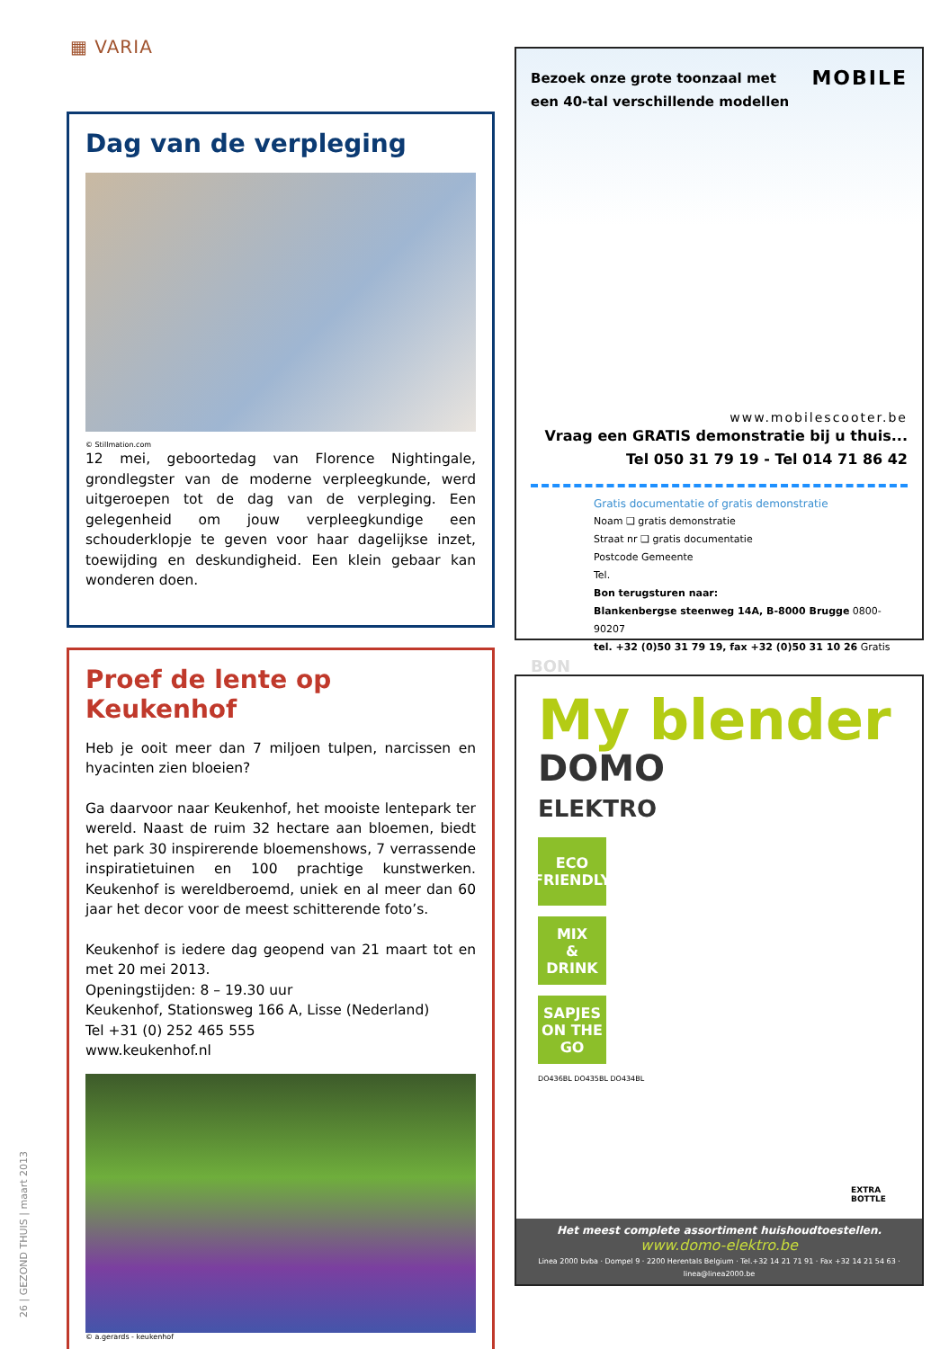▦ VARIA
Dag van de verpleging
© Stillmation.com
12 mei, geboortedag van Florence Nightingale, grondlegster van de moderne verpleegkunde, werd uitgeroepen tot de dag van de verpleging. Een gelegenheid om jouw verpleegkundige een schouderklopje te geven voor haar dagelijkse inzet, toewijding en deskundigheid. Een klein gebaar kan wonderen doen.
Proef de lente op Keukenhof
Heb je ooit meer dan 7 miljoen tulpen, narcissen en hyacinten zien bloeien?
Ga daarvoor naar Keukenhof, het mooiste lentepark ter wereld. Naast de ruim 32 hectare aan bloemen, biedt het park 30 inspirerende bloemenshows, 7 verrassende inspiratietuinen en 100 prachtige kunstwerken. Keukenhof is wereldberoemd, uniek en al meer dan 60 jaar het decor voor de meest schitterende foto’s.
Keukenhof is iedere dag geopend van 21 maart tot en met 20 mei 2013.
Openingstijden: 8 – 19.30 uur
Keukenhof, Stationsweg 166 A, Lisse (Nederland)
Tel +31 (0) 252 465 555
www.keukenhof.nl
© a.gerards - keukenhof
Bezoek onze grote toonzaal met
een 40-tal verschillende modellen
MOBILE
www.mobilescooter.be
Vraag een GRATIS demonstratie bij u thuis...
Tel 050 31 79 19 - Tel 014 71 86 42
Gratis documentatie of gratis demonstratie
Noam ❑ gratis demonstratie
Straat nr ❑ gratis documentatie
Postcode Gemeente
Tel.
Bon terugsturen naar:
Blankenbergse steenweg 14A, B-8000 Brugge 0800-90207
tel. +32 (0)50 31 79 19, fax +32 (0)50 31 10 26 Gratis
BON
My blender
DOMO
ELEKTRO
ECO
FRIENDLY
MIX
&
DRINK
SAPJES
ON THE
GO
DO436BL DO435BL DO434BL
EXTRA
BOTTLE
Het meest complete assortiment huishoudtoestellen.
www.domo-elektro.be
Linea 2000 bvba · Dompel 9 · 2200 Herentals Belgium · Tel.+32 14 21 71 91 · Fax +32 14 21 54 63 · linea@linea2000.be
26 | GEZOND THUIS | maart 2013